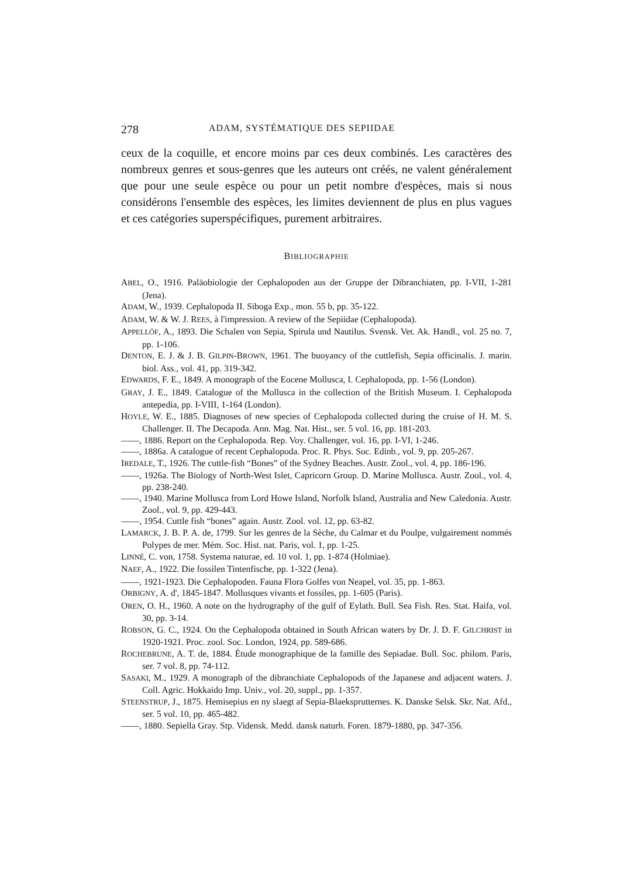278 ADAM, SYSTÉMATIQUE DES SEPIIDAE
ceux de la coquille, et encore moins par ces deux combinés. Les caractères des nombreux genres et sous-genres que les auteurs ont créés, ne valent généralement que pour une seule espèce ou pour un petit nombre d'espèces, mais si nous considérons l'ensemble des espèces, les limites deviennent de plus en plus vagues et ces catégories superspécifiques, purement arbitraires.
BIBLIOGRAPHIE
ABEL, O., 1916. Paläobiologie der Cephalopoden aus der Gruppe der Dibranchiaten, pp. I-VII, 1-281 (Jena).
ADAM, W., 1939. Cephalopoda II. Siboga Exp., mon. 55 b, pp. 35-122.
ADAM, W. & W. J. REES, à l'impression. A review of the Sepiidae (Cephalopoda).
APPELLÖF, A., 1893. Die Schalen von Sepia, Spirula und Nautilus. Svensk. Vet. Ak. Handl., vol. 25 no. 7, pp. 1-106.
DENTON, E. J. & J. B. GILPIN-BROWN, 1961. The buoyancy of the cuttlefish, Sepia officinalis. J. marin. biol. Ass., vol. 41, pp. 319-342.
EDWARDS, F. E., 1849. A monograph of the Eocene Mollusca, I. Cephalopoda, pp. 1-56 (London).
GRAY, J. E., 1849. Catalogue of the Mollusca in the collection of the British Museum. I. Cephalopoda antepedia, pp. I-VIII, 1-164 (London).
HOYLE, W. E., 1885. Diagnoses of new species of Cephalopoda collected during the cruise of H. M. S. Challenger. II. The Decapoda. Ann. Mag. Nat. Hist., ser. 5 vol. 16, pp. 181-203.
——, 1886. Report on the Cephalopoda. Rep. Voy. Challenger, vol. 16, pp. I-VI, 1-246.
——, 1886a. A catalogue of recent Cephalopoda. Proc. R. Phys. Soc. Edinb., vol. 9, pp. 205-267.
IREDALE, T., 1926. The cuttle-fish “Bones” of the Sydney Beaches. Austr. Zool., vol. 4, pp. 186-196.
——, 1926a. The Biology of North-West Islet, Capricorn Group. D. Marine Mollusca. Austr. Zool., vol. 4, pp. 238-240.
——, 1940. Marine Mollusca from Lord Howe Island, Norfolk Island, Australia and New Caledonia. Austr. Zool., vol. 9, pp. 429-443.
——, 1954. Cuttle fish “bones” again. Austr. Zool. vol. 12, pp. 63-82.
LAMARCK, J. B. P. A. de, 1799. Sur les genres de la Sèche, du Calmar et du Poulpe, vulgairement nommés Polypes de mer. Mém. Soc. Hist. nat. Paris, vol. 1, pp. 1-25.
LINNÉ, C. von, 1758. Systema naturae, ed. 10 vol. 1, pp. 1-874 (Holmiae).
NAEF, A., 1922. Die fossilen Tintenfische, pp. 1-322 (Jena).
——, 1921-1923. Die Cephalopoden. Fauna Flora Golfes von Neapel, vol. 35, pp. 1-863.
ORBIGNY, A. d', 1845-1847. Mollusques vivants et fossiles, pp. 1-605 (Paris).
OREN, O. H., 1960. A note on the hydrography of the gulf of Eylath. Bull. Sea Fish. Res. Stat. Haifa, vol. 30, pp. 3-14.
ROBSON, G. C., 1924. On the Cephalopoda obtained in South African waters by Dr. J. D. F. GILCHRIST in 1920-1921. Proc. zool. Soc. London, 1924, pp. 589-686.
ROCHEBRUNE, A. T. de, 1884. Étude monographique de la famille des Sepiadae. Bull. Soc. philom. Paris, ser. 7 vol. 8, pp. 74-112.
SASAKI, M., 1929. A monograph of the dibranchiate Cephalopods of the Japanese and adjacent waters. J. Coll. Agric. Hokkaido Imp. Univ., vol. 20, suppl., pp. 1-357.
STEENSTRUP, J., 1875. Hemisepius en ny slaegt af Sepia-Blaeksprutternes. K. Danske Selsk. Skr. Nat. Afd., ser. 5 vol. 10, pp. 465-482.
——, 1880. Sepiella Gray. Stp. Vidensk. Medd. dansk naturh. Foren. 1879-1880, pp. 347-356.